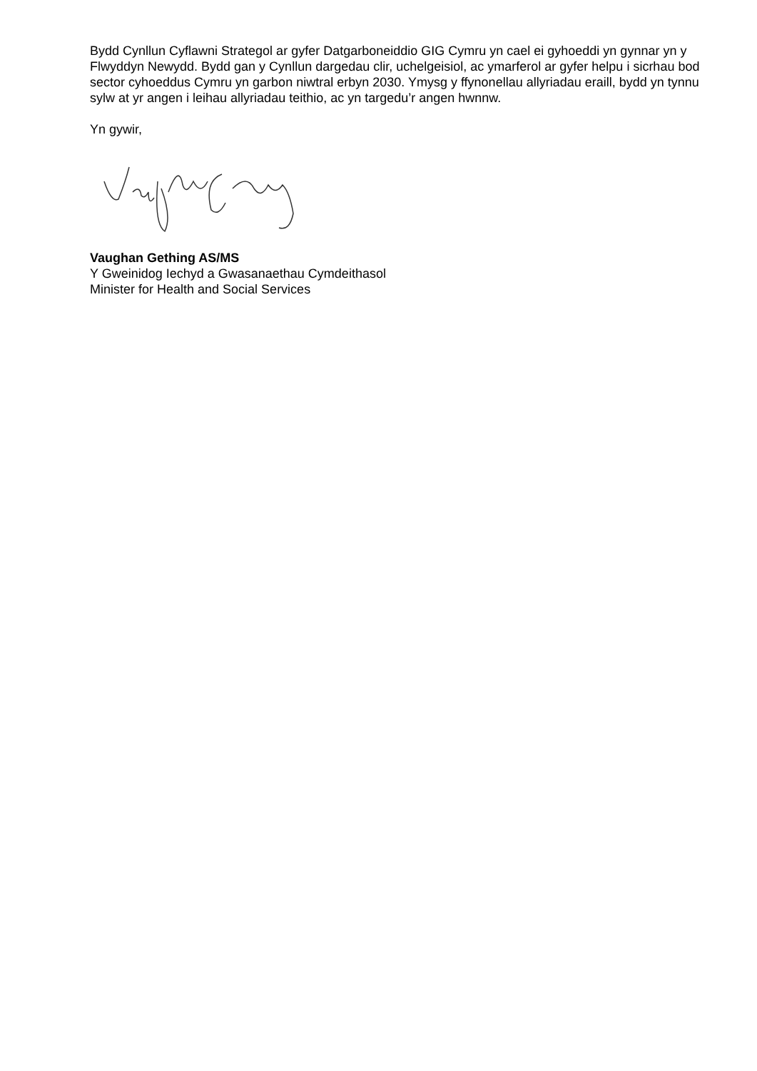Bydd Cynllun Cyflawni Strategol ar gyfer Datgarboneiddio GIG Cymru yn cael ei gyhoeddi yn gynnar yn y Flwyddyn Newydd. Bydd gan y Cynllun dargedau clir, uchelgeisiol, ac ymarferol ar gyfer helpu i sicrhau bod sector cyhoeddus Cymru yn garbon niwtral erbyn 2030. Ymysg y ffynonellau allyriadau eraill, bydd yn tynnu sylw at yr angen i leihau allyriadau teithio, ac yn targedu’r angen hwnnw.
Yn gywir,
Vaughan Gething AS/MS
Y Gweinidog Iechyd a Gwasanaethau Cymdeithasol
Minister for Health and Social Services